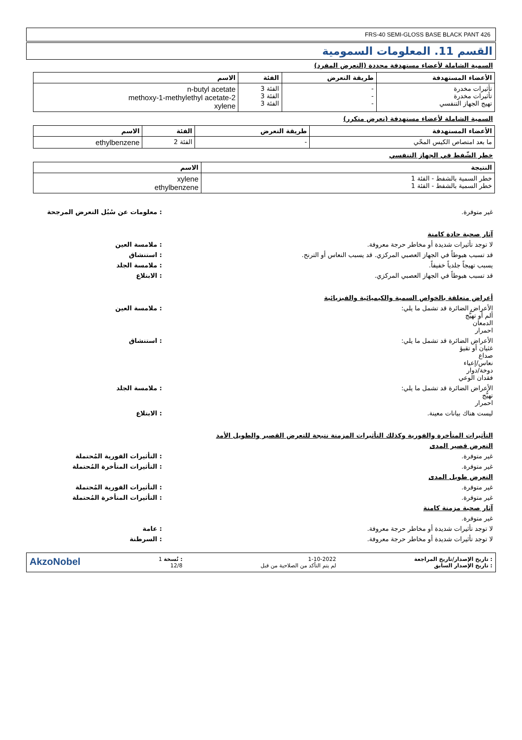FRS-40 SEMI-GLOSS BASE BLACK PANT 426
القسم 11. المعلومات السمومية
السمية الشاملة لأعضاء مستهدفة محددة (التعرض المفرد)
| الأعضاء المستهدفة | طريقة التعرض | الفئة | الاسم |
| --- | --- | --- | --- |
| تأثيرات مخدرة تأثيرات مخدرة تهيج الجهاز التنفسي | - - - | الفئة 3 الفئة 3 الفئة 3 | n-butyl acetate 2-methoxy-1-methylethyl acetate xylene |
السمية الشاملة لأعضاء مستهدفة (تعرض متكرر)
| الأعضاء المستهدفة | طريقة التعرض | الفئة | الاسم |
| --- | --- | --- | --- |
| ما بعد امتصاص الكيس المحّي | - | الفئة 2 | ethylbenzene |
خطر الشّفط في الجهاز التنفسي
| النتيجة | الاسم |
| --- | --- |
| خطر السمية بالشفط - الفئة 1 خطر السمية بالشفط - الفئة 1 | xylene ethylbenzene |
غير متوفرة. : معلومات عن سُبُل التعرض المرجحة
آثار صحية حادة كامنة
لا توجد تأثيرات شديدة أو مخاطر حرجة معروفة.
: ملامسة العين
قد تسبب هبوطاً في الجهاز العصبي المركزي. قد يسبب النعاس أو الترنح.
: استنشاق
يسبب تهيجاً جلدياً خفيفاً. : ملامسة الجلد
قد تسبب هبوطاً في الجهاز العصبي المركزي.
: الابتلاع
أعراض متعلقة بالخواص السمية والكيميائية والفيزيائية
الأعراض الضائرة قد تشمل ما يلي:
ألم أو تهيُّج
الدمعان
احمرار
: ملامسة العين
الأعراض الضائرة قد تشمل ما يلي:
غثيان أو تقيؤ
صداع
نعاس/إعياء
دوخة/دوار
فقدان الوعي
: استنشاق
الأعراض الضائرة قد تشمل ما يلي:
تهيُّج
احمرار
: ملامسة الجلد
ليست هناك بيانات معينة. : الابتلاع
التأثيرات المتأخرة والفورية وكذلك التأثيرات المزمنة نتيجة للتعرض القصير والطويل الأمد
التعرض قصير المدى
غير متوفرة. : التأثيرات الفورية المُحتملة
غير متوفرة. : التأثيرات المتأخرة المُحتملة
التعرض طويل المدى
غير متوفرة. : التأثيرات الفورية المُحتملة
غير متوفرة. : التأثيرات المتأخرة المُحتملة
آثار صحية مزمنة كامنة
غير متوفرة.
لا توجد تأثيرات شديدة أو مخاطر حرجة معروفة.
: عامة
لا توجد تأثيرات شديدة أو مخاطر حرجة معروفة.
: السرطنة
: تاريخ الإصدار/تاريخ المراجعة
: تاريخ الإصدار السابق
1-10-2022
لم يتم التأكد من الصلاحية من قبل
: نُسخة 1
12/8
AkzoNobel